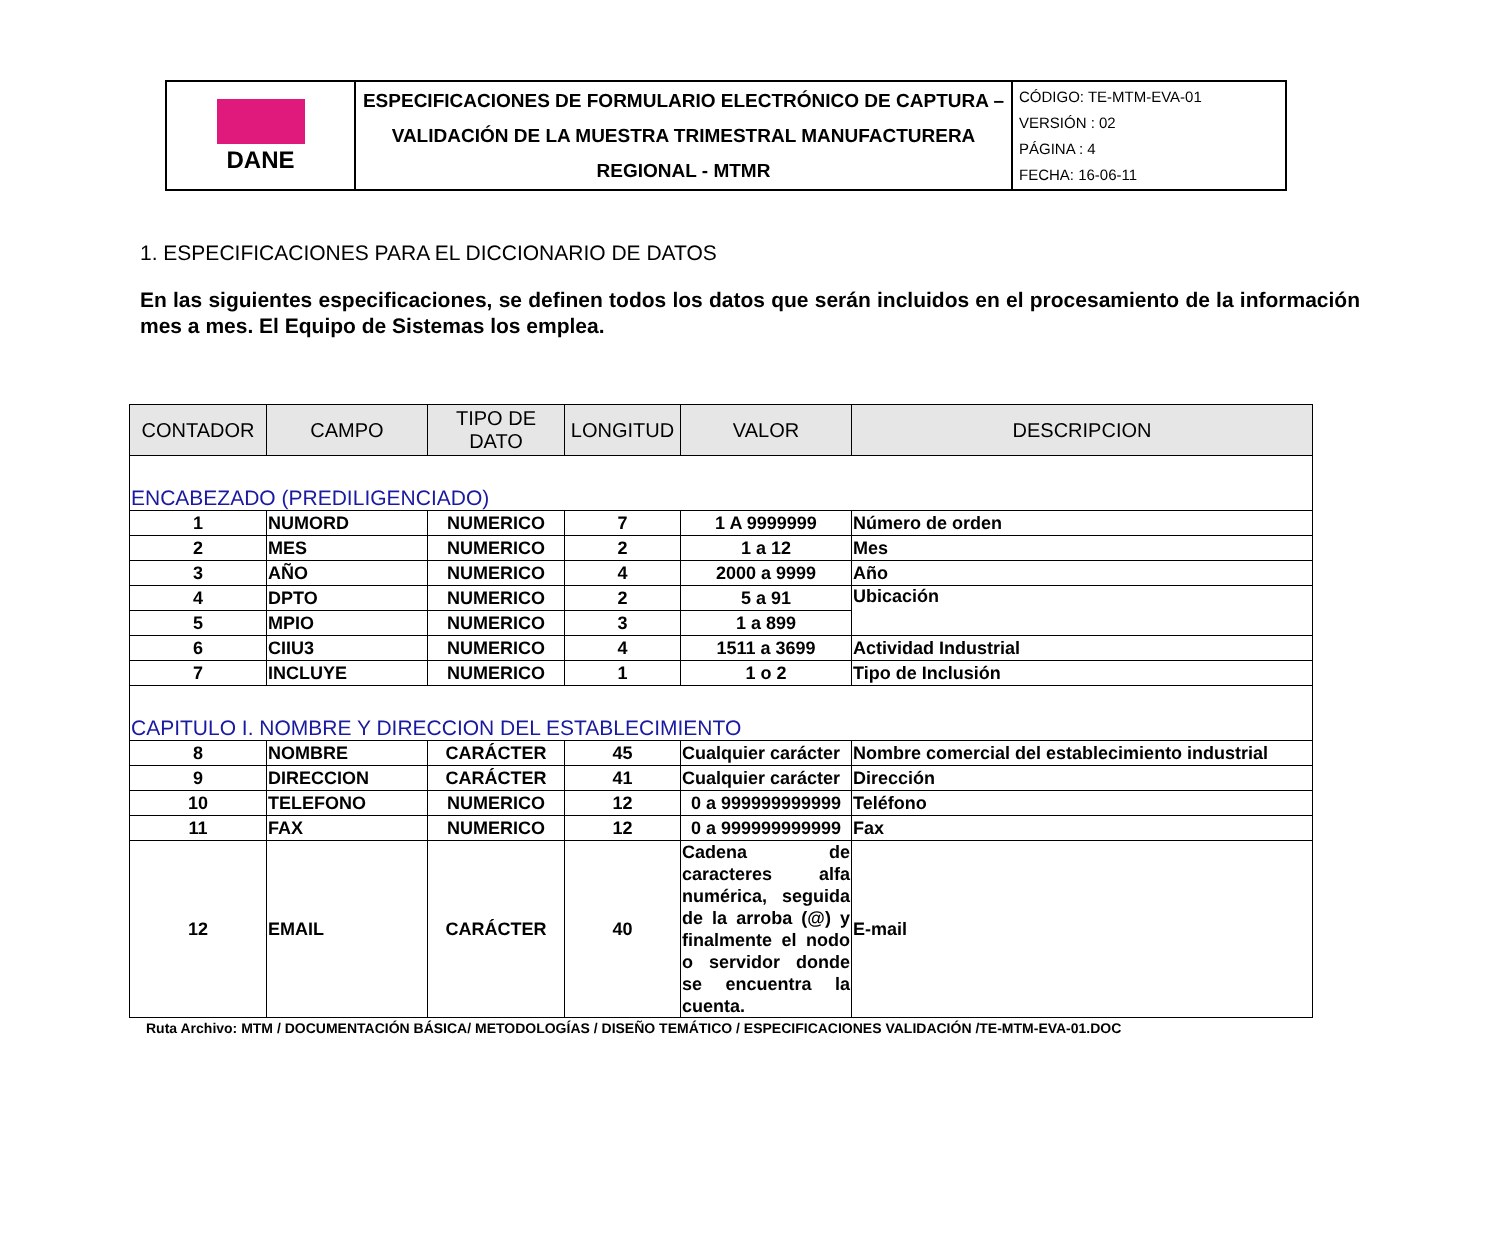| DANE | ESPECIFICACIONES DE FORMULARIO ELECTRÓNICO DE CAPTURA – VALIDACIÓN DE LA MUESTRA TRIMESTRAL MANUFACTURERA REGIONAL - MTMR | CÓDIGO: TE-MTM-EVA-01 VERSIÓN : 02 PÁGINA : 4 FECHA: 16-06-11 |
1. ESPECIFICACIONES PARA EL DICCIONARIO DE DATOS
En las siguientes especificaciones, se definen todos los datos que serán incluidos en el procesamiento de la información mes a mes. El Equipo de Sistemas los emplea.
| CONTADOR | CAMPO | TIPO DE DATO | LONGITUD | VALOR | DESCRIPCION |
| --- | --- | --- | --- | --- | --- |
| ENCABEZADO (PREDILIGENCIADO) | | | | | |
| 1 | NUMORD | NUMERICO | 7 | 1 A 9999999 | Número de orden |
| 2 | MES | NUMERICO | 2 | 1 a 12 | Mes |
| 3 | AÑO | NUMERICO | 4 | 2000 a 9999 | Año |
| 4 | DPTO | NUMERICO | 2 | 5 a 91 | Ubicación |
| 5 | MPIO | NUMERICO | 3 | 1 a 899 | |
| 6 | CIIU3 | NUMERICO | 4 | 1511 a 3699 | Actividad Industrial |
| 7 | INCLUYE | NUMERICO | 1 | 1 o 2 | Tipo de Inclusión |
| CAPITULO I. NOMBRE Y DIRECCION DEL ESTABLECIMIENTO | | | | | |
| 8 | NOMBRE | CARÁCTER | 45 | Cualquier carácter | Nombre comercial del establecimiento industrial |
| 9 | DIRECCION | CARÁCTER | 41 | Cualquier carácter | Dirección |
| 10 | TELEFONO | NUMERICO | 12 | 0 a 999999999999 | Teléfono |
| 11 | FAX | NUMERICO | 12 | 0 a 999999999999 | Fax |
| 12 | EMAIL | CARÁCTER | 40 | Cadena de caracteres alfa numérica, seguida de la arroba (@) y finalmente el nodo o servidor donde se encuentra la cuenta. | E-mail |
Ruta Archivo: MTM / DOCUMENTACIÓN BÁSICA/ METODOLOGÍAS / DISEÑO TEMÁTICO / ESPECIFICACIONES VALIDACIÓN /TE-MTM-EVA-01.DOC